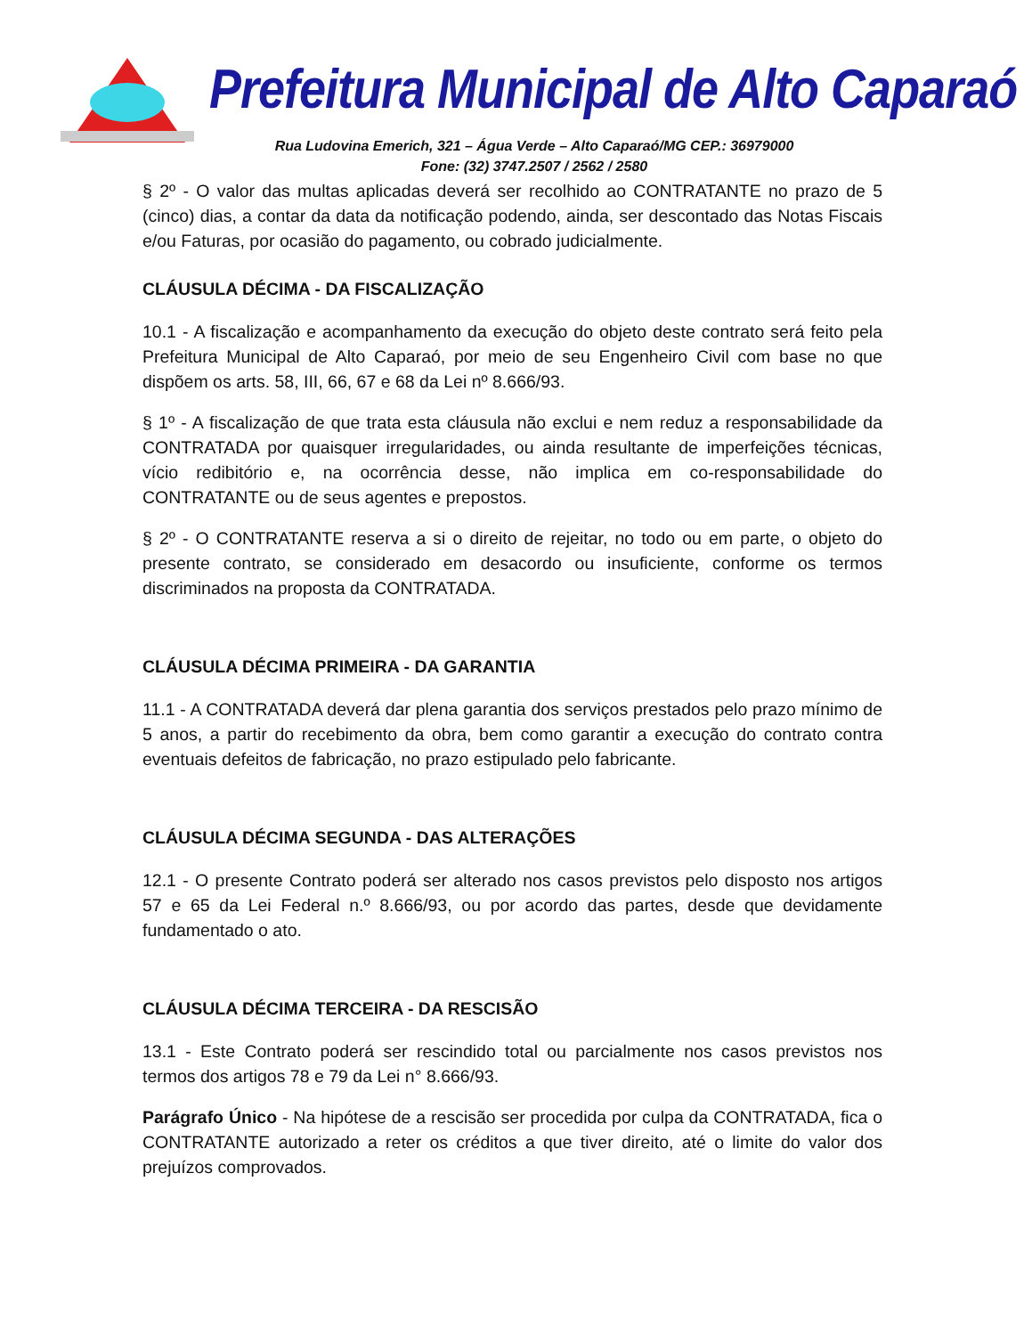Prefeitura Municipal de Alto Caparaó
Rua Ludovina Emerich, 321 – Água Verde – Alto Caparaó/MG CEP.: 36979000
Fone: (32) 3747.2507 / 2562 / 2580
§ 2º - O valor das multas aplicadas deverá ser recolhido ao CONTRATANTE no prazo de 5 (cinco) dias, a contar da data da notificação podendo, ainda, ser descontado das Notas Fiscais e/ou Faturas, por ocasião do pagamento, ou cobrado judicialmente.
CLÁUSULA DÉCIMA - DA FISCALIZAÇÃO
10.1 - A fiscalização e acompanhamento da execução do objeto deste contrato será feito pela Prefeitura Municipal de Alto Caparaó, por meio de seu Engenheiro Civil com base no que dispõem os arts. 58, III, 66, 67 e 68 da Lei nº 8.666/93.
§ 1º - A fiscalização de que trata esta cláusula não exclui e nem reduz a responsabilidade da CONTRATADA por quaisquer irregularidades, ou ainda resultante de imperfeições técnicas, vício redibitório e, na ocorrência desse, não implica em co-responsabilidade do CONTRATANTE ou de seus agentes e prepostos.
§ 2º - O CONTRATANTE reserva a si o direito de rejeitar, no todo ou em parte, o objeto do presente contrato, se considerado em desacordo ou insuficiente, conforme os termos discriminados na proposta da CONTRATADA.
CLÁUSULA DÉCIMA PRIMEIRA - DA GARANTIA
11.1 - A CONTRATADA deverá dar plena garantia dos serviços prestados pelo prazo mínimo de 5 anos, a partir do recebimento da obra, bem como garantir a execução do contrato contra eventuais defeitos de fabricação, no prazo estipulado pelo fabricante.
CLÁUSULA DÉCIMA SEGUNDA - DAS ALTERAÇÕES
12.1 - O presente Contrato poderá ser alterado nos casos previstos pelo disposto nos artigos 57 e 65 da Lei Federal n.º 8.666/93, ou por acordo das partes, desde que devidamente fundamentado o ato.
CLÁUSULA DÉCIMA TERCEIRA - DA RESCISÃO
13.1 - Este Contrato poderá ser rescindido total ou parcialmente nos casos previstos nos termos dos artigos 78 e 79 da Lei n° 8.666/93.
Parágrafo Único - Na hipótese de a rescisão ser procedida por culpa da CONTRATADA, fica o CONTRATANTE autorizado a reter os créditos a que tiver direito, até o limite do valor dos prejuízos comprovados.